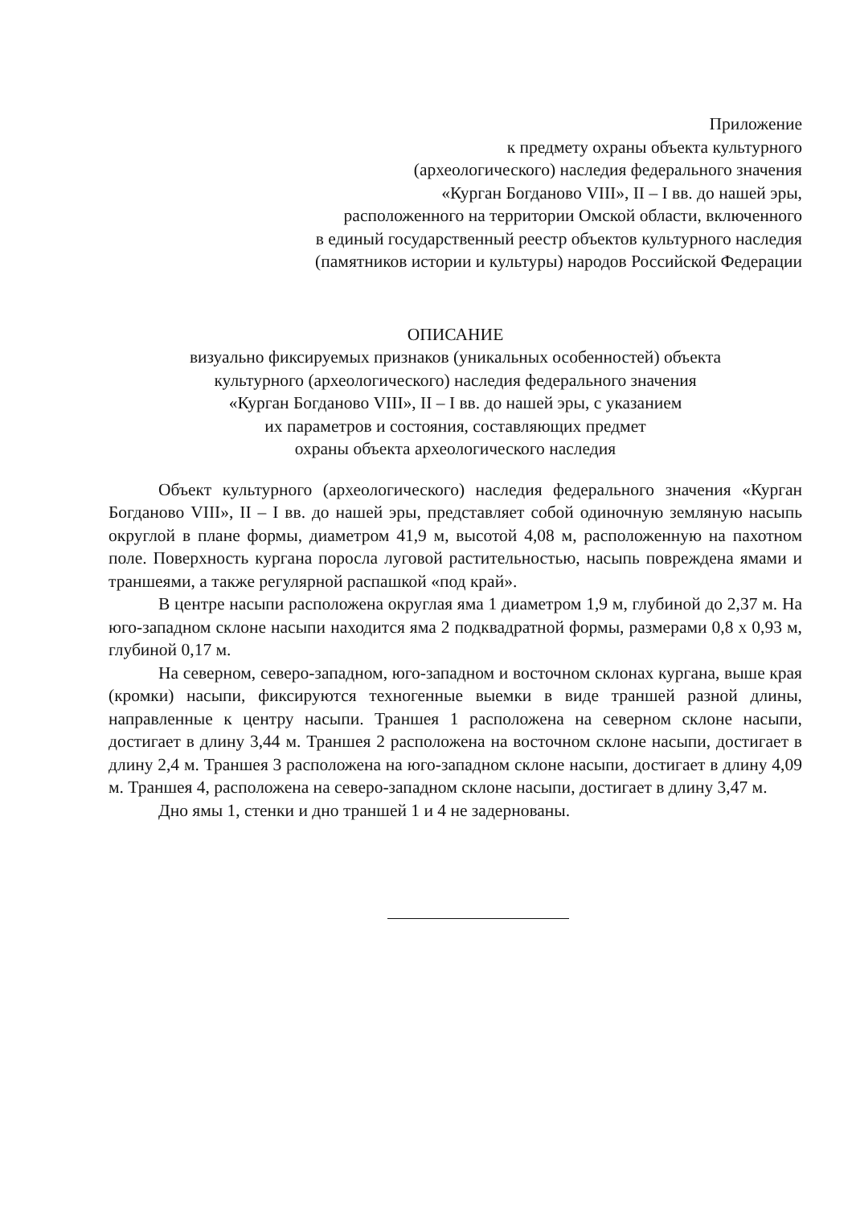Приложение
к предмету охраны объекта культурного
(археологического) наследия федерального значения
«Курган Богданово VIII», II – I вв. до нашей эры,
расположенного на территории Омской области, включенного
в единый государственный реестр объектов культурного наследия
(памятников истории и культуры) народов Российской Федерации
ОПИСАНИЕ
визуально фиксируемых признаков (уникальных особенностей) объекта
культурного (археологического) наследия федерального значения
«Курган Богданово VIII», II – I вв. до нашей эры, с указанием
их параметров и состояния, составляющих предмет
охраны объекта археологического наследия
Объект культурного (археологического) наследия федерального значения «Курган Богданово VIII», II – I вв. до нашей эры, представляет собой одиночную земляную насыпь округлой в плане формы, диаметром 41,9 м, высотой 4,08 м, расположенную на пахотном поле. Поверхность кургана поросла луговой растительностью, насыпь повреждена ямами и траншеями, а также регулярной распашкой «под край».
В центре насыпи расположена округлая яма 1 диаметром 1,9 м, глубиной до 2,37 м. На юго-западном склоне насыпи находится яма 2 подквадратной формы, размерами 0,8 х 0,93 м, глубиной 0,17 м.
На северном, северо-западном, юго-западном и восточном склонах кургана, выше края (кромки) насыпи, фиксируются техногенные выемки в виде траншей разной длины, направленные к центру насыпи. Траншея 1 расположена на северном склоне насыпи, достигает в длину 3,44 м. Траншея 2 расположена на восточном склоне насыпи, достигает в длину 2,4 м. Траншея 3 расположена на юго-западном склоне насыпи, достигает в длину 4,09 м. Траншея 4, расположена на северо-западном склоне насыпи, достигает в длину 3,47 м.
Дно ямы 1, стенки и дно траншей 1 и 4 не задернованы.